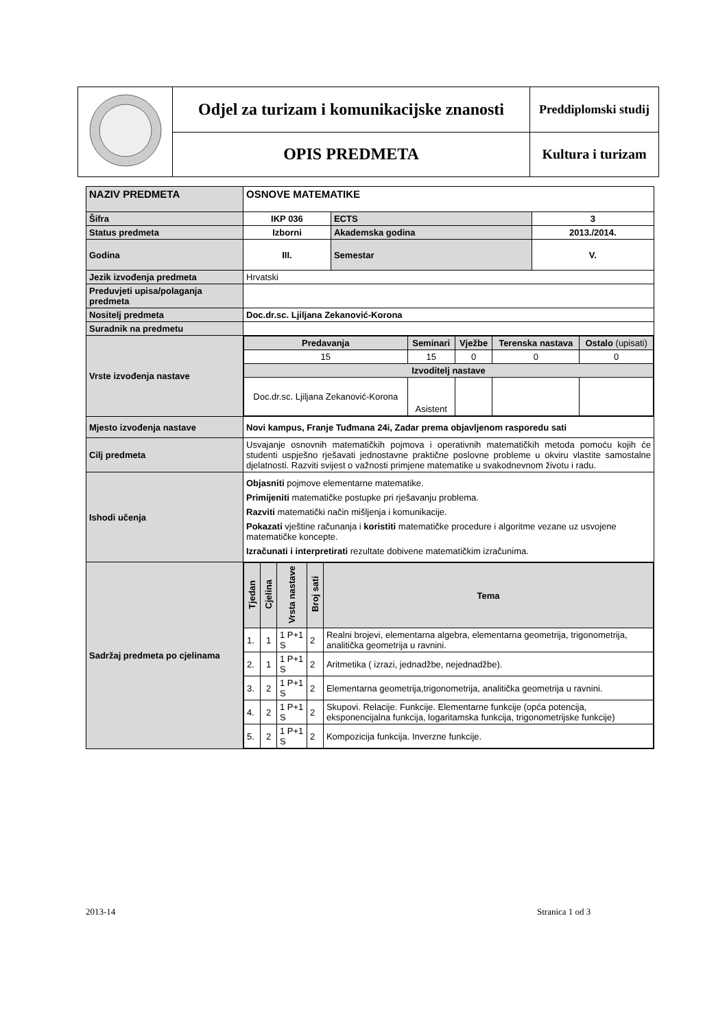| | Odjel za turizam i komunikacijske znanosti | Preddiplomski studij |
| | OPIS PREDMETA | Kultura i turizam |
| NAZIV PREDMETA | OSNOVE MATEMATIKE | | |
| Šifra | IKP 036 | ECTS | 3 |
| Status predmeta | Izborni | Akademska godina | 2013./2014. |
| Godina | III. | Semestar | V. |
| Jezik izvođenja predmeta | Hrvatski | | |
| Preduvjeti upisa/polaganja predmeta | | | |
| Nositelj predmeta | Doc.dr.sc. Ljiljana Zekanović-Korona | | |
| Suradnik na predmetu | | | |
| Vrste izvođenja nastave | / Predavanja / Seminari / Vježbe / Terenska nastava / Ostalo (upisati) / / 15 / 15 / 0 / 0 / 0 / / Izvoditelj nastave / / / / / / Doc.dr.sc. Ljiljana Zekanović-Korona / Asistent / / / / | | |
| Mjesto izvođenja nastave | Novi kampus, Franje Tuđmana 24i, Zadar prema objavljenom rasporedu sati | | |
| Cilj predmeta | Usvajanje osnovnih matematičkih pojmova i operativnih matematičkih metoda pomoću kojih će studenti uspješno rješavati jednostavne praktične poslovne probleme u okviru vlastite samostalne djelatnosti. Razviti svijest o važnosti primjene matematike u svakodnevnom životu i radu. | | |
| Ishodi učenja | Objasniti pojmove elementarne matematike. Primijeniti matematičke postupke pri rješavanju problema. Razviti matematički način mišljenja i komunikacije. Pokazati vještine računanja i koristiti matematičke procedure i algoritme vezane uz usvojene matematičke koncepte. Izračunati i interpretirati rezultate dobivene matematičkim izračunima. | | |
| Sadržaj predmeta po cjelinama | / Tjedan / Cjelina / Vrsta nastave / Broj sati / Tema / / 1. / 1 / 1 P+1 S / 2 / Realni brojevi, elementarna algebra, elementarna geometrija, trigonometrija, analitička geometrija u ravnini. / / 2. / 1 / 1 P+1 S / 2 / Aritmetika ( izrazi, jednadžbe, nejednadžbe). / / 3. / 2 / 1 P+1 S / 2 / Elementarna geometrija,trigonometrija, analitička geometrija u ravnini. / / 4. / 2 / 1 P+1 S / 2 / Skupovi. Relacije. Funkcije. Elementarne funkcije (opća potencija, eksponencijalna funkcija, logaritamska funkcija, trigonometrijske funkcije) / / 5. / 2 / 1 P+1 S / 2 / Kompozicija funkcija. Inverzne funkcije. / | | |
2013-14 Stranica 1 od 3